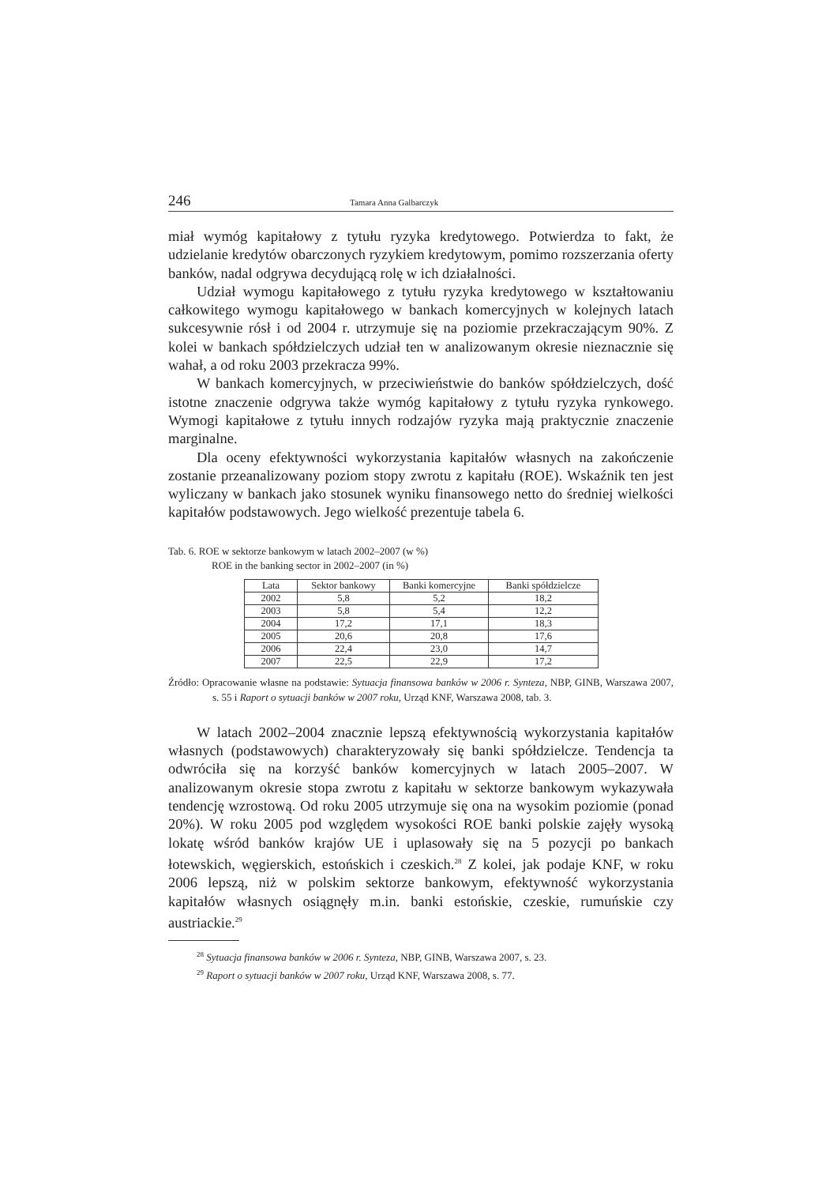246 Tamara Anna Galbarczyk
miał wymóg kapitałowy z tytułu ryzyka kredytowego. Potwierdza to fakt, że udzielanie kredytów obarczonych ryzykiem kredytowym, pomimo rozszerzania oferty banków, nadal odgrywa decydującą rolę w ich działalności.
Udział wymogu kapitałowego z tytułu ryzyka kredytowego w kształtowaniu całkowitego wymogu kapitałowego w bankach komercyjnych w kolejnych latach sukcesywnie rósł i od 2004 r. utrzymuje się na poziomie przekraczającym 90%. Z kolei w bankach spółdzielczych udział ten w analizowanym okresie nieznacznie się wahał, a od roku 2003 przekracza 99%.
W bankach komercyjnych, w przeciwieństwie do banków spółdzielczych, dość istotne znaczenie odgrywa także wymóg kapitałowy z tytułu ryzyka rynkowego. Wymogi kapitałowe z tytułu innych rodzajów ryzyka mają praktycznie znaczenie marginalne.
Dla oceny efektywności wykorzystania kapitałów własnych na zakończenie zostanie przeanalizowany poziom stopy zwrotu z kapitału (ROE). Wskaźnik ten jest wyliczany w bankach jako stosunek wyniku finansowego netto do średniej wielkości kapitałów podstawowych. Jego wielkość prezentuje tabela 6.
Tab. 6. ROE w sektorze bankowym w latach 2002–2007 (w %)
ROE in the banking sector in 2002–2007 (in %)
| Lata | Sektor bankowy | Banki komercyjne | Banki spółdzielcze |
| 2002 | 5,8 | 5,2 | 18,2 |
| 2003 | 5,8 | 5,4 | 12,2 |
| 2004 | 17,2 | 17,1 | 18,3 |
| 2005 | 20,6 | 20,8 | 17,6 |
| 2006 | 22,4 | 23,0 | 14,7 |
| 2007 | 22,5 | 22,9 | 17,2 |
Źródło: Opracowanie własne na podstawie: Sytuacja finansowa banków w 2006 r. Synteza, NBP, GINB, Warszawa 2007, s. 55 i Raport o sytuacji banków w 2007 roku, Urząd KNF, Warszawa 2008, tab. 3.
W latach 2002–2004 znacznie lepszą efektywnością wykorzystania kapitałów własnych (podstawowych) charakteryzowały się banki spółdzielcze. Tendencja ta odwróciła się na korzyść banków komercyjnych w latach 2005–2007. W analizowanym okresie stopa zwrotu z kapitału w sektorze bankowym wykazywała tendencję wzrostową. Od roku 2005 utrzymuje się ona na wysokim poziomie (ponad 20%). W roku 2005 pod względem wysokości ROE banki polskie zajęły wysoką lokatę wśród banków krajów UE i uplasowały się na 5 pozycji po bankach łotewskich, węgierskich, estońskich i czeskich.<sup>28</sup> Z kolei, jak podaje KNF, w roku 2006 lepszą, niż w polskim sektorze bankowym, efektywność wykorzystania kapitałów własnych osiągnęły m.in. banki estońskie, czeskie, rumuńskie czy austriackie.<sup>29</sup>
<sup>28</sup> Sytuacja finansowa banków w 2006 r. Synteza, NBP, GINB, Warszawa 2007, s. 23.
<sup>29</sup> Raport o sytuacji banków w 2007 roku, Urząd KNF, Warszawa 2008, s. 77.